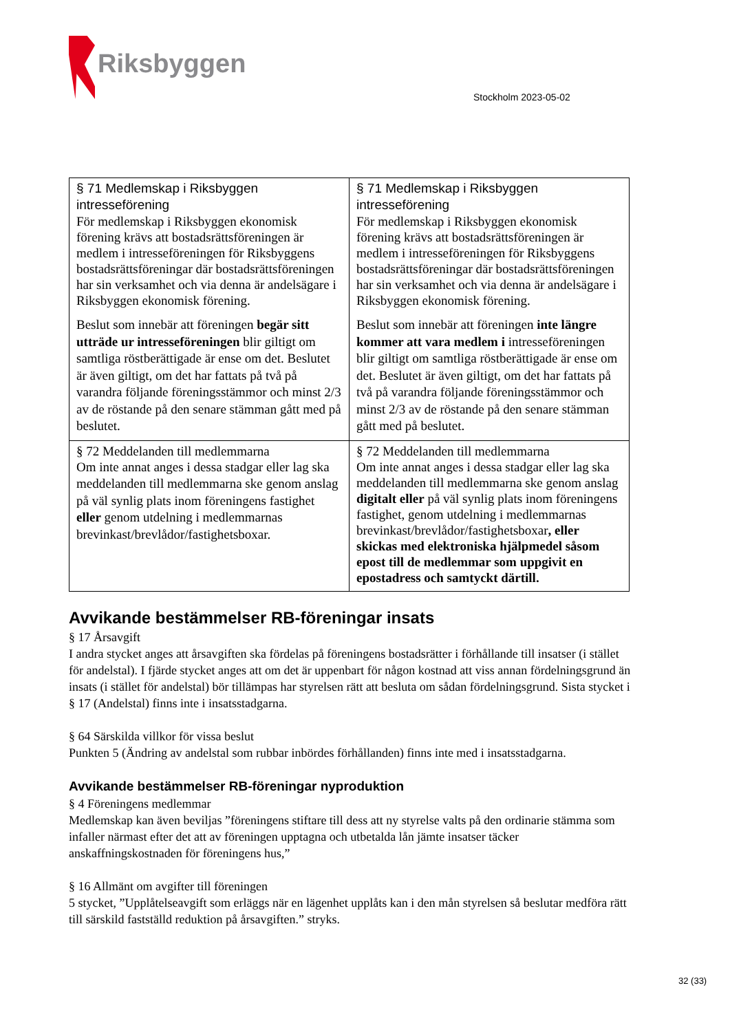Riksbyggen
Stockholm 2023-05-02
| § 71 Medlemskap i Riksbyggen intresseförening För medlemskap i Riksbyggen ekonomisk förening krävs att bostadsrättsföreningen är medlem i intresseföreningen för Riksbyggens bostadsrättsföreningar där bostadsrättsföreningen har sin verksamhet och via denna är andelsägare i Riksbyggen ekonomisk förening. Beslut som innebär att föreningen begär sitt utträde ur intresseföreningen blir giltigt om samtliga röstberättigade är ense om det. Beslutet är även giltigt, om det har fattats på två på varandra följande föreningsstämmor och minst 2/3 av de röstande på den senare stämman gått med på beslutet. | § 71 Medlemskap i Riksbyggen intresseförening För medlemskap i Riksbyggen ekonomisk förening krävs att bostadsrättsföreningen är medlem i intresseföreningen för Riksbyggens bostadsrättsföreningar där bostadsrättsföreningen har sin verksamhet och via denna är andelsägare i Riksbyggen ekonomisk förening. Beslut som innebär att föreningen inte längre kommer att vara medlem i intresseföreningen blir giltigt om samtliga röstberättigade är ense om det. Beslutet är även giltigt, om det har fattats på två på varandra följande föreningsstämmor och minst 2/3 av de röstande på den senare stämman gått med på beslutet. |
| § 72 Meddelanden till medlemmarna Om inte annat anges i dessa stadgar eller lag ska meddelanden till medlemmarna ske genom anslag på väl synlig plats inom föreningens fastighet eller genom utdelning i medlemmarnas brevinkast/brevlådor/fastighetsboxar. | § 72 Meddelanden till medlemmarna Om inte annat anges i dessa stadgar eller lag ska meddelanden till medlemmarna ske genom anslag digitalt eller på väl synlig plats inom föreningens fastighet, genom utdelning i medlemmarnas brevinkast/brevlådor/fastighetsboxar , eller skickas med elektroniska hjälpmedel såsom epost till de medlemmar som uppgivit en epostadress och samtyckt därtill. |
Avvikande bestämmelser RB-föreningar insats
§ 17 Årsavgift
I andra stycket anges att årsavgiften ska fördelas på föreningens bostadsrätter i förhållande till insatser (i stället för andelstal). I fjärde stycket anges att om det är uppenbart för någon kostnad att viss annan fördelningsgrund än insats (i stället för andelstal) bör tillämpas har styrelsen rätt att besluta om sådan fördelningsgrund. Sista stycket i § 17 (Andelstal) finns inte i insatsstadgarna.
§ 64 Särskilda villkor för vissa beslut
Punkten 5 (Ändring av andelstal som rubbar inbördes förhållanden) finns inte med i insatsstadgarna.
Avvikande bestämmelser RB-föreningar nyproduktion
§ 4 Föreningens medlemmar
Medlemskap kan även beviljas ”föreningens stiftare till dess att ny styrelse valts på den ordinarie stämma som infaller närmast efter det att av föreningen upptagna och utbetalda lån jämte insatser täcker anskaffningskostnaden för föreningens hus,”
§ 16 Allmänt om avgifter till föreningen
5 stycket, ”Upplåtelseavgift som erläggs när en lägenhet upplåts kan i den mån styrelsen så beslutar medföra rätt till särskild fastställd reduktion på årsavgiften.” stryks.
32 (33)